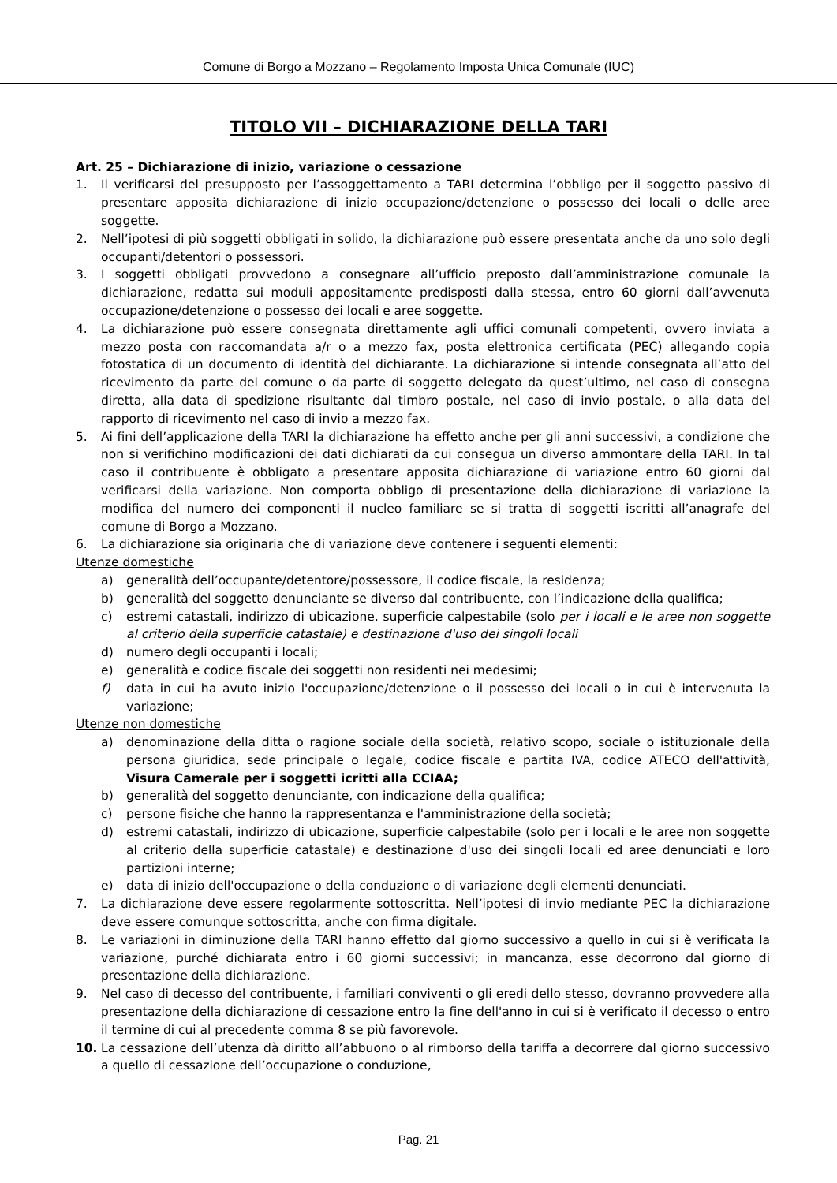Comune di Borgo a Mozzano – Regolamento Imposta Unica Comunale (IUC)
TITOLO VII – DICHIARAZIONE DELLA TARI
Art. 25 – Dichiarazione di inizio, variazione o cessazione
1. Il verificarsi del presupposto per l’assoggettamento a TARI determina l’obbligo per il soggetto passivo di presentare apposita dichiarazione di inizio occupazione/detenzione o possesso dei locali o delle aree soggette.
2. Nell’ipotesi di più soggetti obbligati in solido, la dichiarazione può essere presentata anche da uno solo degli occupanti/detentori o possessori.
3. I soggetti obbligati provvedono a consegnare all’ufficio preposto dall’amministrazione comunale la dichiarazione, redatta sui moduli appositamente predisposti dalla stessa, entro 60 giorni dall’avvenuta occupazione/detenzione o possesso dei locali e aree soggette.
4. La dichiarazione può essere consegnata direttamente agli uffici comunali competenti, ovvero inviata a mezzo posta con raccomandata a/r o a mezzo fax, posta elettronica certificata (PEC) allegando copia fotostatica di un documento di identità del dichiarante. La dichiarazione si intende consegnata all’atto del ricevimento da parte del comune o da parte di soggetto delegato da quest’ultimo, nel caso di consegna diretta, alla data di spedizione risultante dal timbro postale, nel caso di invio postale, o alla data del rapporto di ricevimento nel caso di invio a mezzo fax.
5. Ai fini dell’applicazione della TARI la dichiarazione ha effetto anche per gli anni successivi, a condizione che non si verifichino modificazioni dei dati dichiarati da cui consegua un diverso ammontare della TARI. In tal caso il contribuente è obbligato a presentare apposita dichiarazione di variazione entro 60 giorni dal verificarsi della variazione. Non comporta obbligo di presentazione della dichiarazione di variazione la modifica del numero dei componenti il nucleo familiare se si tratta di soggetti iscritti all’anagrafe del comune di Borgo a Mozzano.
6. La dichiarazione sia originaria che di variazione deve contenere i seguenti elementi:
Utenze domestiche
a) generalità dell’occupante/detentore/possessore, il codice fiscale, la residenza;
b) generalità del soggetto denunciante se diverso dal contribuente, con l’indicazione della qualifica;
c) estremi catastali, indirizzo di ubicazione, superficie calpestabile (solo per i locali e le aree non soggette al criterio della superficie catastale) e destinazione d'uso dei singoli locali
d) numero degli occupanti i locali;
e) generalità e codice fiscale dei soggetti non residenti nei medesimi;
f) data in cui ha avuto inizio l'occupazione/detenzione o il possesso dei locali o in cui è intervenuta la variazione;
Utenze non domestiche
a) denominazione della ditta o ragione sociale della società, relativo scopo, sociale o istituzionale della persona giuridica, sede principale o legale, codice fiscale e partita IVA, codice ATECO dell'attività, Visura Camerale per i soggetti icritti alla CCIAA;
b) generalità del soggetto denunciante, con indicazione della qualifica;
c) persone fisiche che hanno la rappresentanza e l'amministrazione della società;
d) estremi catastali, indirizzo di ubicazione, superficie calpestabile (solo per i locali e le aree non soggette al criterio della superficie catastale) e destinazione d'uso dei singoli locali ed aree denunciati e loro partizioni interne;
e) data di inizio dell'occupazione o della conduzione o di variazione degli elementi denunciati.
7. La dichiarazione deve essere regolarmente sottoscritta. Nell’ipotesi di invio mediante PEC la dichiarazione deve essere comunque sottoscritta, anche con firma digitale.
8. Le variazioni in diminuzione della TARI hanno effetto dal giorno successivo a quello in cui si è verificata la variazione, purché dichiarata entro i 60 giorni successivi; in mancanza, esse decorrono dal giorno di presentazione della dichiarazione.
9. Nel caso di decesso del contribuente, i familiari conviventi o gli eredi dello stesso, dovranno provvedere alla presentazione della dichiarazione di cessazione entro la fine dell'anno in cui si è verificato il decesso o entro il termine di cui al precedente comma 8 se più favorevole.
10. La cessazione dell’utenza dà diritto all’abbuono o al rimborso della tariffa a decorrere dal giorno successivo a quello di cessazione dell’occupazione o conduzione,
Pag. 21